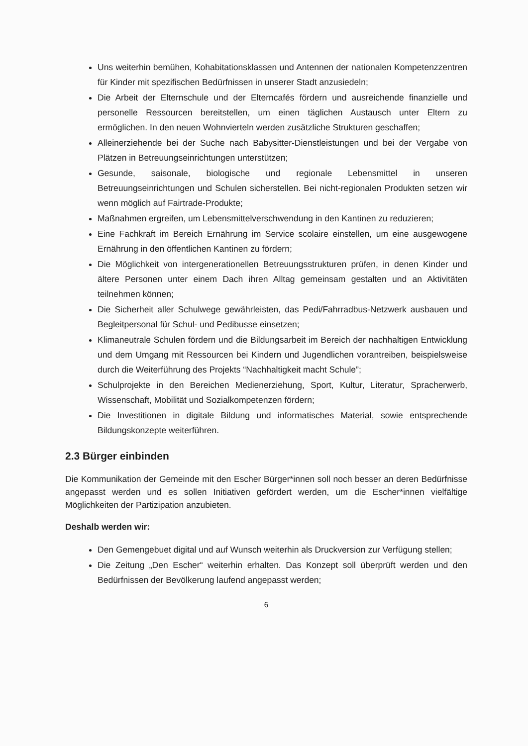Uns weiterhin bemühen, Kohabitationsklassen und Antennen der nationalen Kompetenzzentren für Kinder mit spezifischen Bedürfnissen in unserer Stadt anzusiedeln;
Die Arbeit der Elternschule und der Elterncafés fördern und ausreichende finanzielle und personelle Ressourcen bereitstellen, um einen täglichen Austausch unter Eltern zu ermöglichen. In den neuen Wohnvierteln werden zusätzliche Strukturen geschaffen;
Alleinerziehende bei der Suche nach Babysitter-Dienstleistungen und bei der Vergabe von Plätzen in Betreuungseinrichtungen unterstützen;
Gesunde, saisonale, biologische und regionale Lebensmittel in unseren Betreuungseinrichtungen und Schulen sicherstellen. Bei nicht-regionalen Produkten setzen wir wenn möglich auf Fairtrade-Produkte;
Maßnahmen ergreifen, um Lebensmittelverschwendung in den Kantinen zu reduzieren;
Eine Fachkraft im Bereich Ernährung im Service scolaire einstellen, um eine ausgewogene Ernährung in den öffentlichen Kantinen zu fördern;
Die Möglichkeit von intergenerationellen Betreuungsstrukturen prüfen, in denen Kinder und ältere Personen unter einem Dach ihren Alltag gemeinsam gestalten und an Aktivitäten teilnehmen können;
Die Sicherheit aller Schulwege gewährleisten, das Pedi/Fahrradbus-Netzwerk ausbauen und Begleitpersonal für Schul- und Pedibusse einsetzen;
Klimaneutrale Schulen fördern und die Bildungsarbeit im Bereich der nachhaltigen Entwicklung und dem Umgang mit Ressourcen bei Kindern und Jugendlichen vorantreiben, beispielsweise durch die Weiterführung des Projekts “Nachhaltigkeit macht Schule”;
Schulprojekte in den Bereichen Medienerziehung, Sport, Kultur, Literatur, Spracherwerb, Wissenschaft, Mobilität und Sozialkompetenzen fördern;
Die Investitionen in digitale Bildung und informatisches Material, sowie entsprechende Bildungskonzepte weiterführen.
2.3 Bürger einbinden
Die Kommunikation der Gemeinde mit den Escher Bürger*innen soll noch besser an deren Bedürfnisse angepasst werden und es sollen Initiativen gefördert werden, um die Escher*innen vielfältige Möglichkeiten der Partizipation anzubieten.
Deshalb werden wir:
Den Gemengebuet digital und auf Wunsch weiterhin als Druckversion zur Verfügung stellen;
Die Zeitung „Den Escher“ weiterhin erhalten. Das Konzept soll überprüft werden und den Bedürfnissen der Bevölkerung laufend angepasst werden;
6